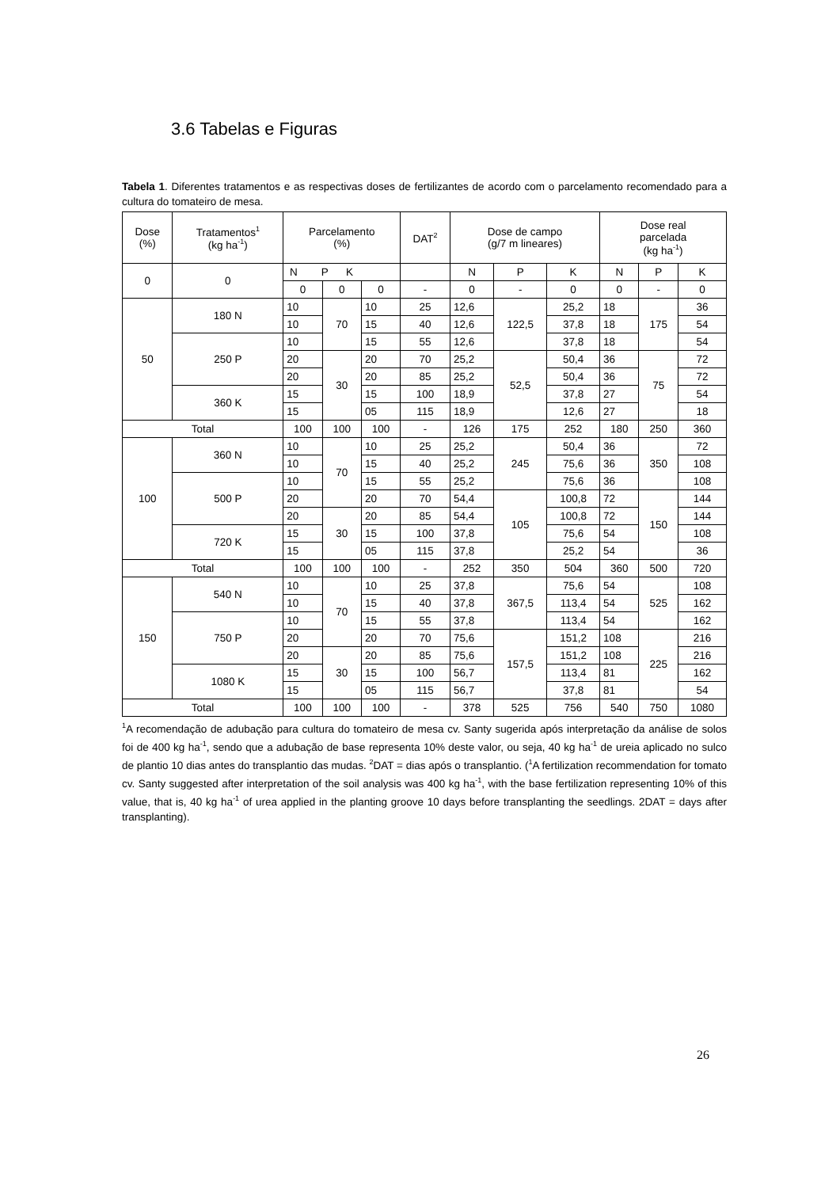3.6 Tabelas e Figuras
Tabela 1. Diferentes tratamentos e as respectivas doses de fertilizantes de acordo com o parcelamento recomendado para a cultura do tomateiro de mesa.
| Dose (%) | Tratamentos<sup>1</sup> (kg ha<sup>-1</sup>) | Parcelamento (%) | | | DAT<sup>2</sup> | Dose de campo (g/7 m lineares) | | | Dose real parcelada (kg ha<sup>-1</sup>) | | |
| --- | --- | --- | --- | --- | --- | --- | --- | --- | --- | --- | --- |
| 0 | 0 | N P K | | | | N | P | K | N | P | K |
| | | 0 | 0 | 0 | - | 0 | - | 0 | 0 | - | 0 |
| 50 | 180 N | 10 | 70 | 10 | 25 | 12,6 | 122,5 | 25,2 | 18 | 175 | 36 |
| | | 10 | | 15 | 40 | 12,6 | | 37,8 | 18 | | 54 |
| | 250 P | 10 | | 15 | 55 | 12,6 | | 37,8 | 18 | | 54 |
| | | 20 | 30 | 20 | 70 | 25,2 | 52,5 | 50,4 | 36 | 75 | 72 |
| | | 20 | | 20 | 85 | 25,2 | | 50,4 | 36 | | 72 |
| | 360 K | 15 | | 15 | 100 | 18,9 | | 37,8 | 27 | | 54 |
| | | 15 | | 05 | 115 | 18,9 | | 12,6 | 27 | | 18 |
| Total | | 100 | 100 | 100 | - | 126 | 175 | 252 | 180 | 250 | 360 |
| 100 | 360 N | 10 | 70 | 10 | 25 | 25,2 | 245 | 50,4 | 36 | 350 | 72 |
| | | 10 | | 15 | 40 | 25,2 | | 75,6 | 36 | | 108 |
| | 500 P | 10 | | 15 | 55 | 25,2 | | 75,6 | 36 | | 108 |
| | | 20 | | 20 | 70 | 54,4 | 105 | 100,8 | 72 | 150 | 144 |
| | | 20 | 30 | 20 | 85 | 54,4 | | 100,8 | 72 | | 144 |
| | 720 K | 15 | | 15 | 100 | 37,8 | | 75,6 | 54 | | 108 |
| | | 15 | | 05 | 115 | 37,8 | | 25,2 | 54 | | 36 |
| Total | | 100 | 100 | 100 | - | 252 | 350 | 504 | 360 | 500 | 720 |
| 150 | 540 N | 10 | 70 | 10 | 25 | 37,8 | 367,5 | 75,6 | 54 | 525 | 108 |
| | | 10 | | 15 | 40 | 37,8 | | 113,4 | 54 | | 162 |
| | 750 P | 10 | | 15 | 55 | 37,8 | | 113,4 | 54 | | 162 |
| | | 20 | | 20 | 70 | 75,6 | 157,5 | 151,2 | 108 | 225 | 216 |
| | | 20 | 30 | 20 | 85 | 75,6 | | 151,2 | 108 | | 216 |
| | 1080 K | 15 | | 15 | 100 | 56,7 | | 113,4 | 81 | | 162 |
| | | 15 | | 05 | 115 | 56,7 | | 37,8 | 81 | | 54 |
| Total | | 100 | 100 | 100 | - | 378 | 525 | 756 | 540 | 750 | 1080 |
<sup>1</sup> A recomendação de adubação para cultura do tomateiro de mesa cv. Santy sugerida após interpretação da análise de solos foi de 400 kg ha<sup>-1</sup>, sendo que a adubação de base representa 10% deste valor, ou seja, 40 kg ha<sup>-1</sup> de ureia aplicado no sulco de plantio 10 dias antes do transplantio das mudas. <sup>2</sup>DAT = dias após o transplantio. (<sup>1</sup>A fertilization recommendation for tomato cv. Santy suggested after interpretation of the soil analysis was 400 kg ha<sup>-1</sup>, with the base fertilization representing 10% of this value, that is, 40 kg ha<sup>-1</sup> of urea applied in the planting groove 10 days before transplanting the seedlings. 2DAT = days after transplanting).
26